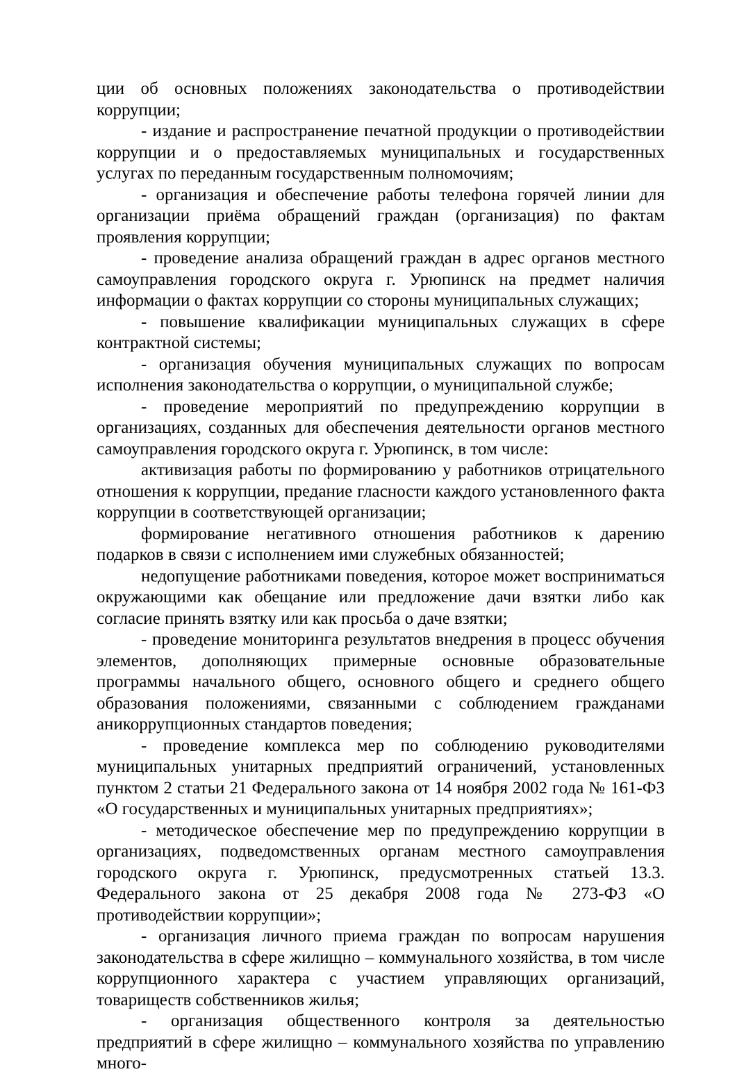ции об основных положениях законодательства о противодействии коррупции;
- издание и распространение печатной продукции о противодействии коррупции и о предоставляемых муниципальных и государственных услугах по переданным государственным полномочиям;
- организация и обеспечение работы телефона горячей линии для организации приёма обращений граждан (организация) по фактам проявления коррупции;
- проведение анализа обращений граждан в адрес органов местного самоуправления городского округа г. Урюпинск на предмет наличия информации о фактах коррупции со стороны муниципальных служащих;
- повышение квалификации муниципальных служащих в сфере контрактной системы;
- организация обучения муниципальных служащих по вопросам исполнения законодательства о коррупции, о муниципальной службе;
- проведение мероприятий по предупреждению коррупции в организациях, созданных для обеспечения деятельности органов местного самоуправления городского округа г. Урюпинск, в том числе:
активизация работы по формированию у работников отрицательного отношения к коррупции, предание гласности каждого установленного факта коррупции в соответствующей организации;
формирование негативного отношения работников к дарению подарков в связи с исполнением ими служебных обязанностей;
недопущение работниками поведения, которое может восприниматься окружающими как обещание или предложение дачи взятки либо как согласие принять взятку или как просьба о даче взятки;
- проведение мониторинга результатов внедрения в процесс обучения элементов, дополняющих примерные основные образовательные программы начального общего, основного общего и среднего общего образования положениями, связанными с соблюдением гражданами аникоррупционных стандартов поведения;
- проведение комплекса мер по соблюдению руководителями муниципальных унитарных предприятий ограничений, установленных пунктом 2 статьи 21 Федерального закона от 14 ноября 2002 года № 161-ФЗ «О государственных и муниципальных унитарных предприятиях»;
- методическое обеспечение мер по предупреждению коррупции в организациях, подведомственных органам местного самоуправления городского округа г. Урюпинск, предусмотренных статьей 13.3. Федерального закона от 25 декабря 2008 года № 273-ФЗ «О противодействии коррупции»;
- организация личного приема граждан по вопросам нарушения законодательства в сфере жилищно – коммунального хозяйства, в том числе коррупционного характера с участием управляющих организаций, товариществ собственников жилья;
- организация общественного контроля за деятельностью предприятий в сфере жилищно – коммунального хозяйства по управлению много-